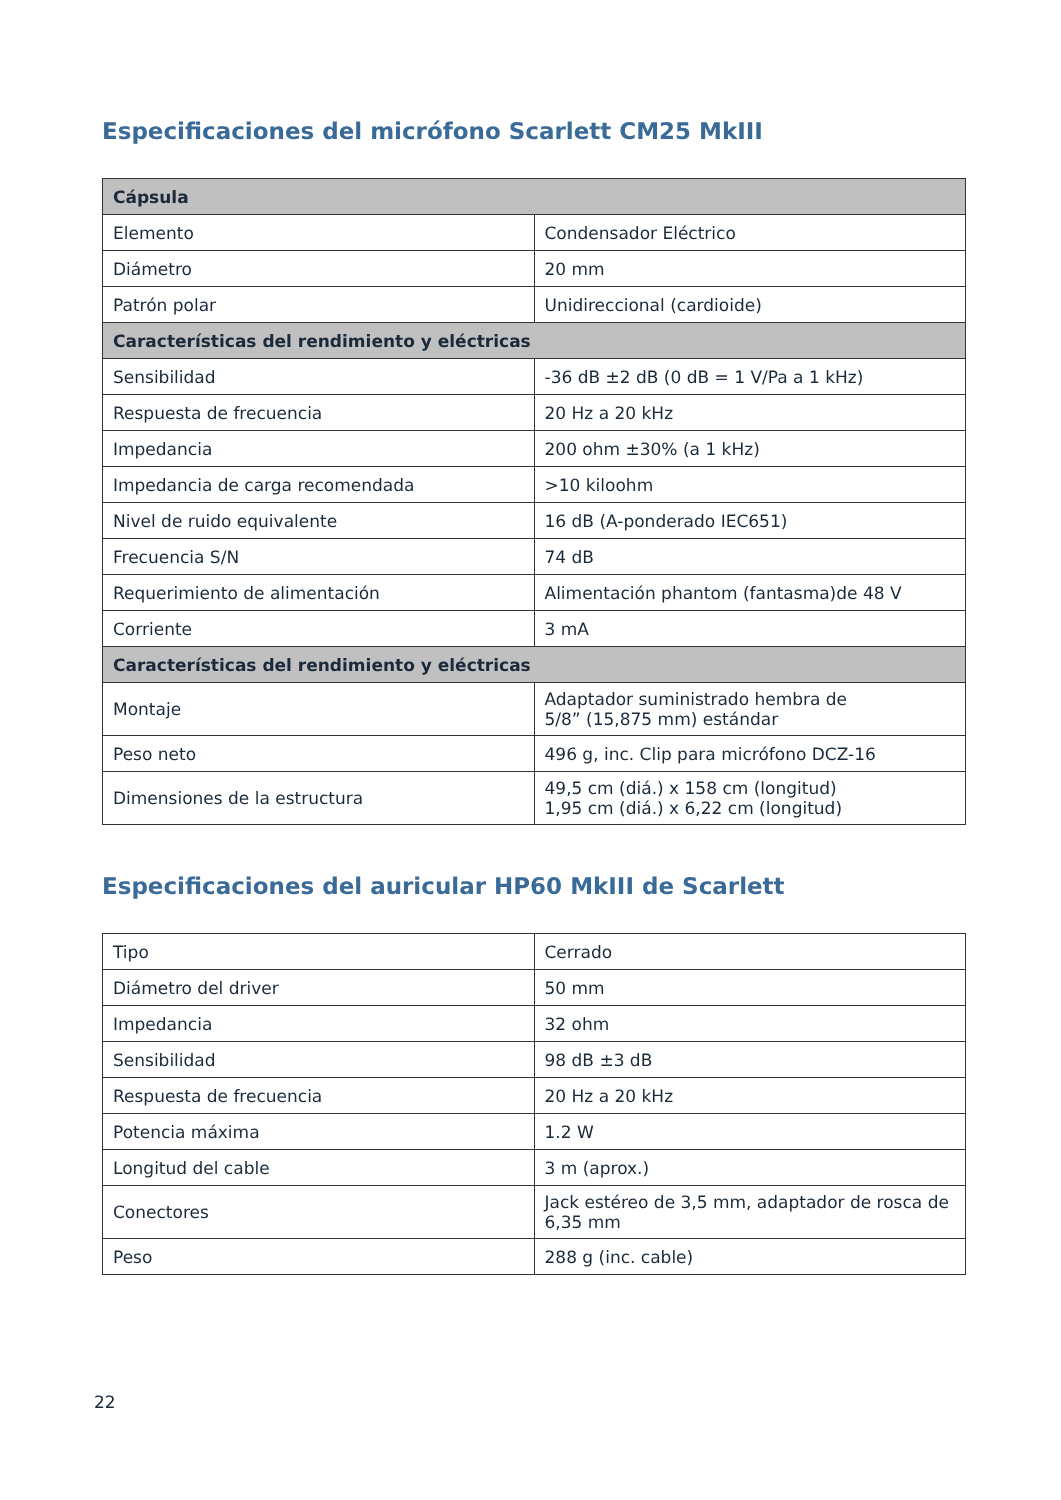Especificaciones del micrófono Scarlett CM25 MkIII
| Cápsula | |
| --- | --- |
| Elemento | Condensador Eléctrico |
| Diámetro | 20 mm |
| Patrón polar | Unidireccional (cardioide) |
| Características del rendimiento y eléctricas | |
| Sensibilidad | -36 dB ±2 dB (0 dB = 1 V/Pa a 1 kHz) |
| Respuesta de frecuencia | 20 Hz a 20 kHz |
| Impedancia | 200 ohm ±30% (a 1 kHz) |
| Impedancia de carga recomendada | >10 kiloohm |
| Nivel de ruido equivalente | 16 dB (A-ponderado IEC651) |
| Frecuencia S/N | 74 dB |
| Requerimiento de alimentación | Alimentación phantom (fantasma)de 48 V |
| Corriente | 3 mA |
| Características del rendimiento y eléctricas | |
| Montaje | Adaptador suministrado hembra de 5/8” (15,875 mm) estándar |
| Peso neto | 496 g, inc. Clip para micrófono DCZ-16 |
| Dimensiones de la estructura | 49,5 cm (diá.) x 158 cm (longitud) 1,95 cm (diá.) x 6,22 cm (longitud) |
Especificaciones del auricular HP60 MkIII de Scarlett
| Tipo | Cerrado |
| Diámetro del driver | 50 mm |
| Impedancia | 32 ohm |
| Sensibilidad | 98 dB ±3 dB |
| Respuesta de frecuencia | 20 Hz a 20 kHz |
| Potencia máxima | 1.2 W |
| Longitud del cable | 3 m (aprox.) |
| Conectores | Jack estéreo de 3,5 mm, adaptador de rosca de 6,35 mm |
| Peso | 288 g (inc. cable) |
22